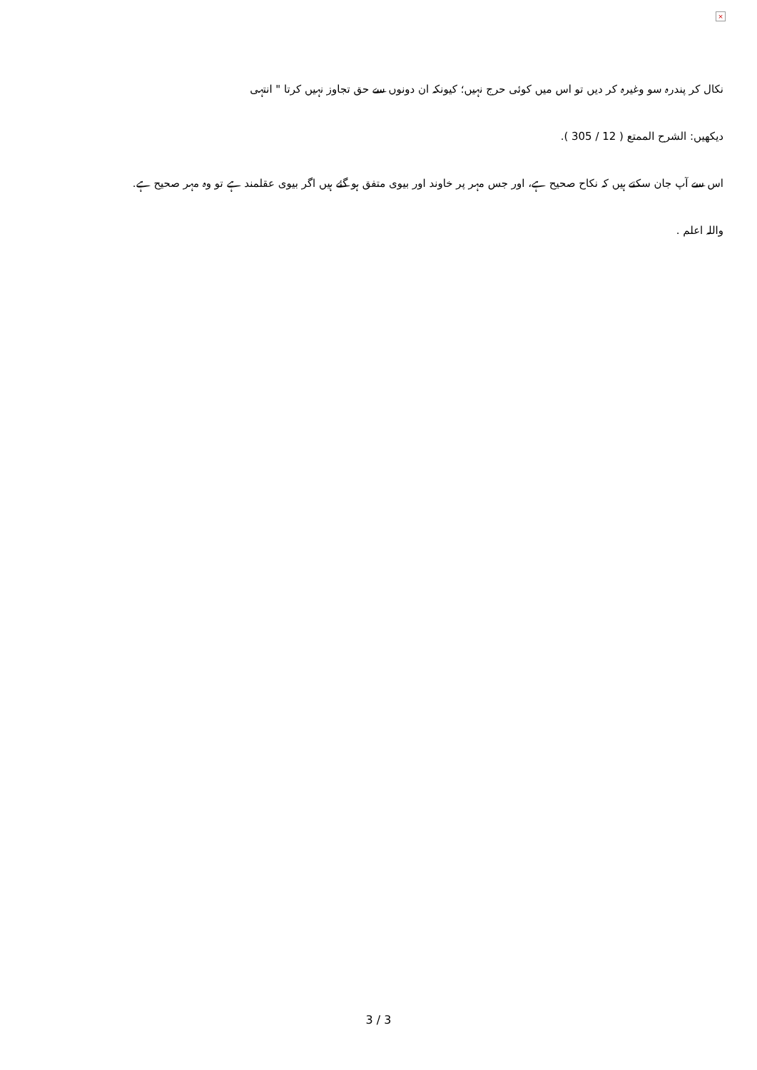×
نکال کر پندرہ سو وغیرہ کر دیں تو اس میں کوئی حرج نہیں؛ کیونکہ ان دونوں سے حق تجاوز نہیں کرتا " انتہی
دیکھیں: الشرح الممتع ( 12 / 305 ).
اس سے آپ جان سکتے ہیں کہ نکاح صحیح ہے، اور جس مہر پر خاوند اور بیوی متفق ہو گئے ہیں اگر بیوی عقلمند ہے تو وہ مہر صحیح ہے.
واللہ اعلم .
3 / 3